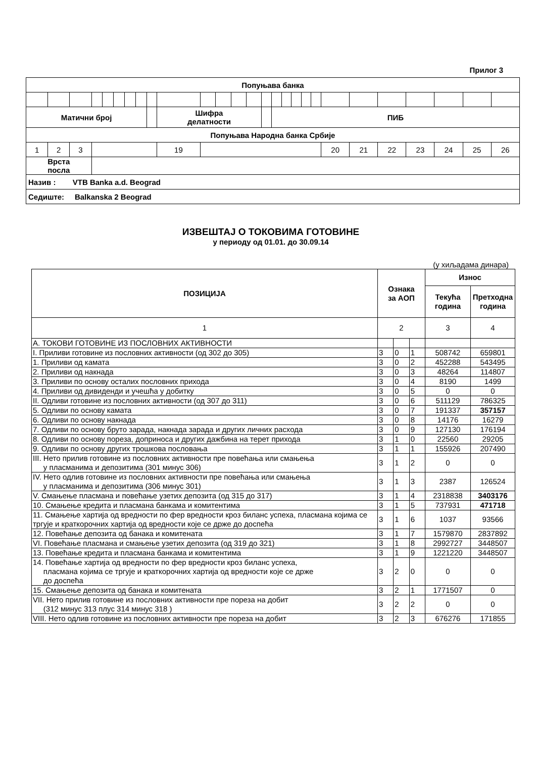Прилог 3
| Попуњава банка | | | | | | | | | | | | | | | | | | | | | | | | | | |
| Матични број | | | | | | | | | Шифра делатности | | | | | | ПИБ | | | | | | | | | | | |
| Попуњава Народна банка Србије | | | | | | | | | | | | | | | | | | | | | | | | | | |
| 1 | 2 | 3 | | | | | | | 19 | | | | | | | | | | | 20 | 21 | 22 | 23 | 24 | 25 | 26 |
| Врста посла | | | | | | | | | | | | | | | | | | | | | | | | | | |
| Назив : VTB Banka a.d. Beograd | | | | | | | | | | | | | | | | | | | | | | | | | | |
| Седиште: Balkanska 2 Beograd | | | | | | | | | | | | | | | | | | | | | | | | | | |
ИЗВЕШТАЈ О ТОКОВИМА ГОТОВИНЕ
у периоду од 01.01. до 30.09.14
(у хиљадама динара)
| ПОЗИЦИЈА | Ознака за АОП | | | Износ | |
| --- | --- | --- | --- | --- | --- |
| | | | | Текућа година | Претходна година |
| 1 | 2 | | | 3 | 4 |
| А. ТОКОВИ ГОТОВИНЕ ИЗ ПОСЛОВНИХ АКТИВНОСТИ | | | | | |
| I. Приливи готовине из пословних активности (од 302 до 305) | 3 | 0 | 1 | 508742 | 659801 |
| 1. Приливи од камата | 3 | 0 | 2 | 452288 | 543495 |
| 2. Приливи од накнада | 3 | 0 | 3 | 48264 | 114807 |
| 3. Приливи по основу осталих пословних прихода | 3 | 0 | 4 | 8190 | 1499 |
| 4. Приливи од дивиденди и учешћа у добитку | 3 | 0 | 5 | 0 | 0 |
| II. Одливи готовине из пословних активности (од 307 до 311) | 3 | 0 | 6 | 511129 | 786325 |
| 5. Одливи по основу камата | 3 | 0 | 7 | 191337 | 357157 |
| 6. Одливи по основу накнада | 3 | 0 | 8 | 14176 | 16279 |
| 7. Одливи по основу бруто зарада, накнада зарада и других личних расхода | 3 | 0 | 9 | 127130 | 176194 |
| 8. Одливи по основу пореза, доприноса и других дажбина на терет прихода | 3 | 1 | 0 | 22560 | 29205 |
| 9. Одливи по основу других трошкова пословања | 3 | 1 | 1 | 155926 | 207490 |
| III. Нето прилив готовине из пословних активности пре повећања или смањења у пласманима и депозитима (301 минус 306) | 3 | 1 | 2 | 0 | 0 |
| IV. Нето одлив готовине из пословних активности пре повећања или смањења у пласманима и депозитима (306 минус 301) | 3 | 1 | 3 | 2387 | 126524 |
| V. Смањење пласмана и повећање узетих депозита (од 315 до 317) | 3 | 1 | 4 | 2318838 | 3403176 |
| 10. Смањење кредита и пласмана банкама и комитентима | 3 | 1 | 5 | 737931 | 471718 |
| 11. Смањење хартија од вредности по фер вредности кроз биланс успеха, пласмана којима се тргује и краткорочних хартија од вредности које се држе до доспећа | 3 | 1 | 6 | 1037 | 93566 |
| 12. Повећање депозита од банака и комитената | 3 | 1 | 7 | 1579870 | 2837892 |
| VI. Повећање пласмана и смањење узетих депозита (од 319 до 321) | 3 | 1 | 8 | 2992727 | 3448507 |
| 13. Повећање кредита и пласмана банкама и комитентима | 3 | 1 | 9 | 1221220 | 3448507 |
| 14. Повећање хартија од вредности по фер вредности кроз биланс успеха, пласмана којима се тргује и краткорочних хартија од вредности које се држе до доспећа | 3 | 2 | 0 | 0 | 0 |
| 15. Смањење депозита од банака и комитената | 3 | 2 | 1 | 1771507 | 0 |
| VII. Нето прилив готовине из пословних активности пре пореза на добит (312 минус 313 плус 314 минус 318 ) | 3 | 2 | 2 | 0 | 0 |
| VIII. Нето одлив готовине из пословних активности пре пореза на добит | 3 | 2 | 3 | 676276 | 171855 |